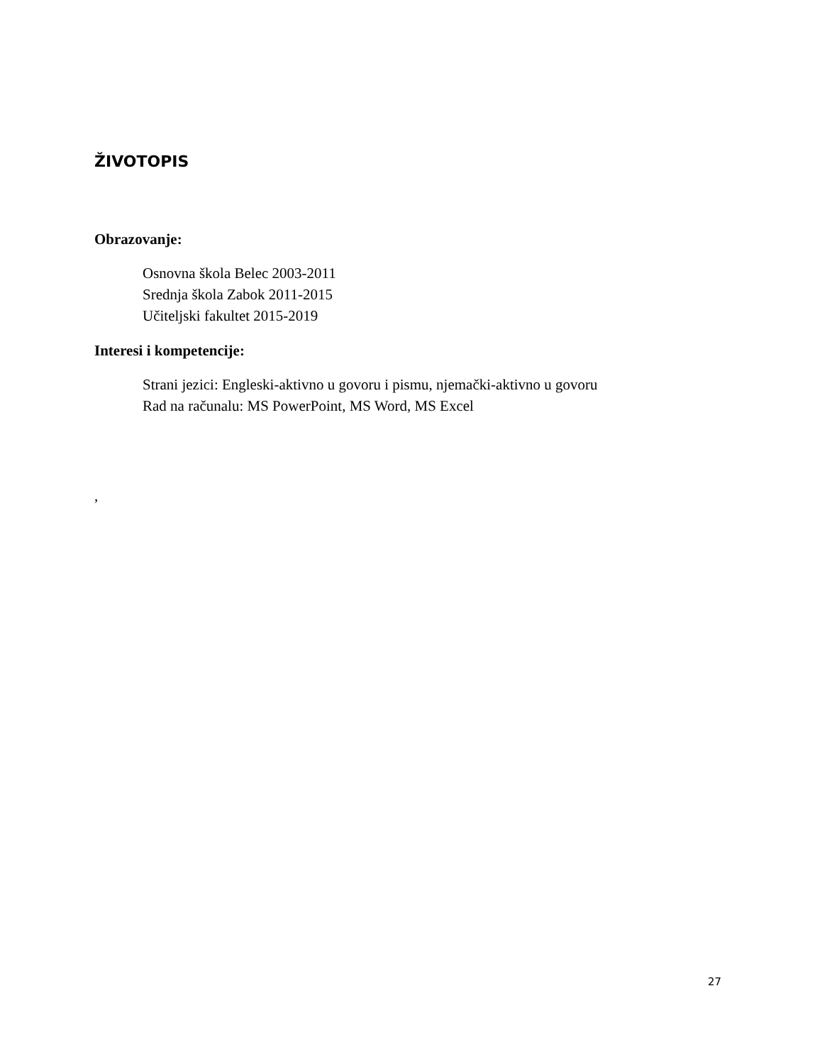ŽIVOTOPIS
Obrazovanje:
Osnovna škola Belec 2003-2011
Srednja škola Zabok 2011-2015
Učiteljski fakultet 2015-2019
Interesi i kompetencije:
Strani jezici: Engleski-aktivno u govoru i pismu, njemački-aktivno u govoru
Rad na računalu: MS PowerPoint, MS Word, MS Excel
,
27